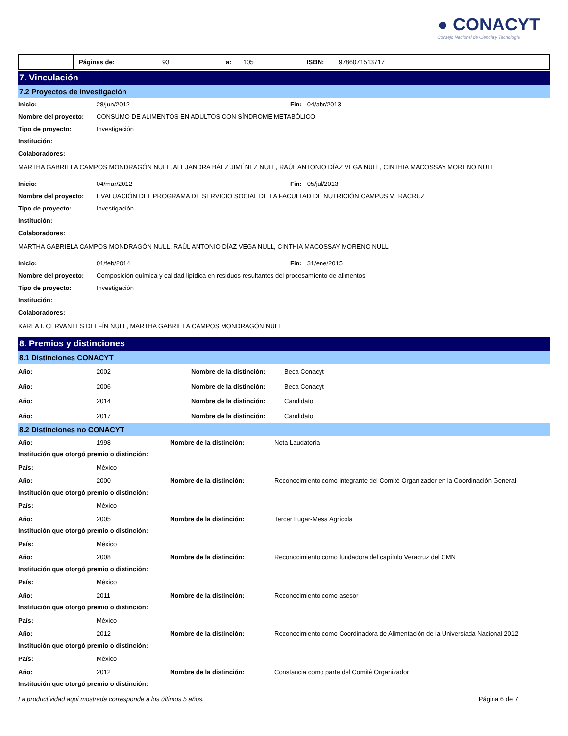● CONACYT
Consejo Nacional de Ciencia y Tecnología
Páginas de: 93
a:
105 ISBN: 9786071513717
7. Vinculación
7.2 Proyectos de investigación
| Inicio: | 28/jun/2012 | Fin: 04/abr/2013 |
| Nombre del proyecto: | CONSUMO DE ALIMENTOS EN ADULTOS CON SÍNDROME METABÓLICO | |
| Tipo de proyecto: | Investigación | |
| Institución: | | |
| Colaboradores: | | |
MARTHA GABRIELA CAMPOS MONDRAGÓN NULL, ALEJANDRA BÁEZ JIMÉNEZ NULL, RAÚL ANTONIO DÍAZ VEGA NULL, CINTHIA MACOSSAY MORENO NULL
| Inicio: | 04/mar/2012 | Fin: 05/jul/2013 |
| Nombre del proyecto: | EVALUACIÓN DEL PROGRAMA DE SERVICIO SOCIAL DE LA FACULTAD DE NUTRICIÓN CAMPUS VERACRUZ | |
| Tipo de proyecto: | Investigación | |
| Institución: | | |
| Colaboradores: | | |
MARTHA GABRIELA CAMPOS MONDRAGÓN NULL, RAÚL ANTONIO DÍAZ VEGA NULL, CINTHIA MACOSSAY MORENO NULL
| Inicio: | 01/feb/2014 | Fin: 31/ene/2015 |
| Nombre del proyecto: | Composición química y calidad lipídica en residuos resultantes del procesamiento de alimentos | |
| Tipo de proyecto: | Investigación | |
| Institución: | | |
| Colaboradores: | | |
KARLA I. CERVANTES DELFÍN NULL, MARTHA GABRIELA CAMPOS MONDRAGÓN NULL
8. Premios y distinciones
8.1 Distinciones CONACYT
| Año: | 2002 | Nombre de la distinción: | Beca Conacyt |
| Año: | 2006 | Nombre de la distinción: | Beca Conacyt |
| Año: | 2014 | Nombre de la distinción: | Candidato |
| Año: | 2017 | Nombre de la distinción: | Candidato |
8.2 Distinciones no CONACYT
| Año: | 1998 | Nombre de la distinción: | Nota Laudatoria |
| Institución que otorgó premio o distinción: | | | |
| País: | México | | |
| Año: | 2000 | Nombre de la distinción: | Reconocimiento como integrante del Comité Organizador en la Coordinación General |
| Institución que otorgó premio o distinción: | | | |
| País: | México | | |
| Año: | 2005 | Nombre de la distinción: | Tercer Lugar-Mesa Agrícola |
| Institución que otorgó premio o distinción: | | | |
| País: | México | | |
| Año: | 2008 | Nombre de la distinción: | Reconocimiento como fundadora del capítulo Veracruz del CMN |
| Institución que otorgó premio o distinción: | | | |
| País: | México | | |
| Año: | 2011 | Nombre de la distinción: | Reconocimiento como asesor |
| Institución que otorgó premio o distinción: | | | |
| País: | México | | |
| Año: | 2012 | Nombre de la distinción: | Reconocimiento como Coordinadora de Alimentación de la Universiada Nacional 2012 |
| Institución que otorgó premio o distinción: | | | |
| País: | México | | |
| Año: | 2012 | Nombre de la distinción: | Constancia como parte del Comité Organizador |
| Institución que otorgó premio o distinción: | | | |
La productividad aqui mostrada corresponde a los últimos 5 años. Página 6 de 7